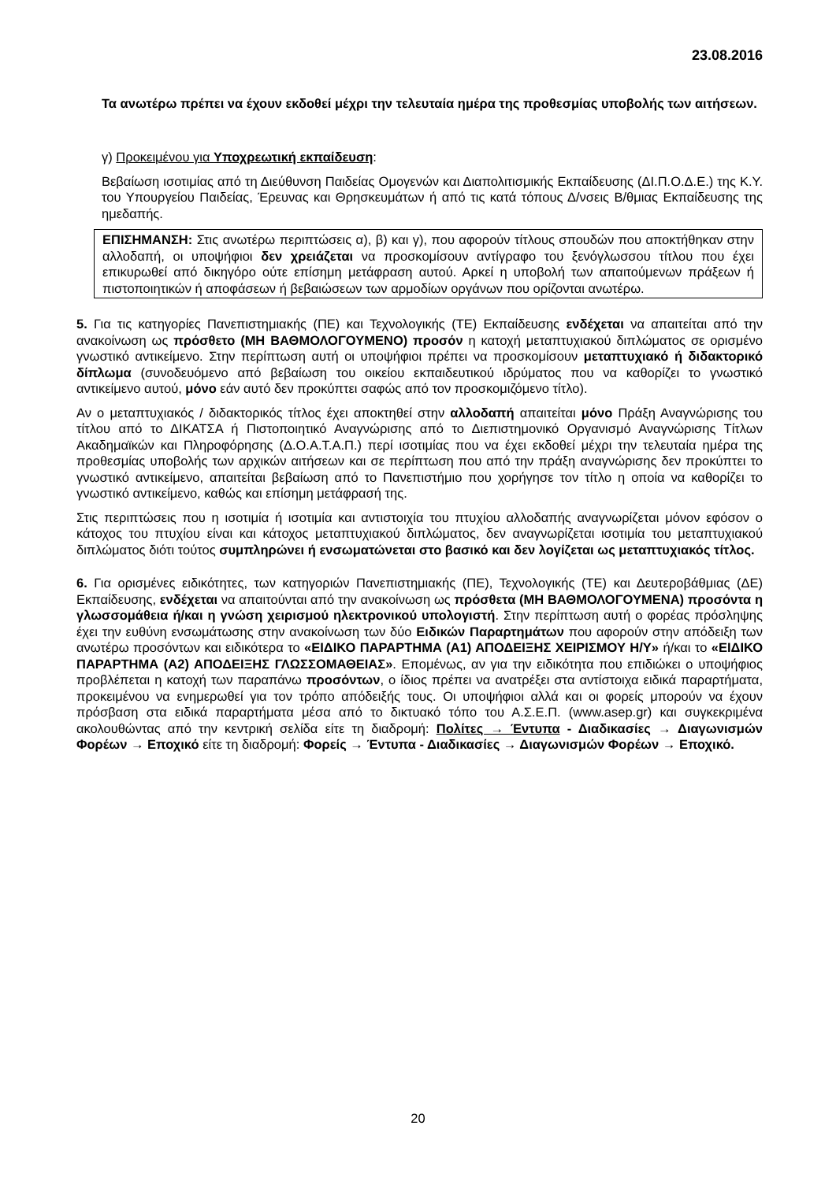23.08.2016
Τα ανωτέρω πρέπει να έχουν εκδοθεί μέχρι την τελευταία ημέρα της προθεσμίας υποβολής των αιτήσεων.
γ) Προκειμένου για Υποχρεωτική εκπαίδευση:
Βεβαίωση ισοτιμίας από τη Διεύθυνση Παιδείας Ομογενών και Διαπολιτισμικής Εκπαίδευσης (ΔΙ.Π.Ο.Δ.Ε.) της Κ.Υ. του Υπουργείου Παιδείας, Έρευνας και Θρησκευμάτων ή από τις κατά τόπους Δ/νσεις Β/θμιας Εκπαίδευσης της ημεδαπής.
ΕΠΙΣΗΜΑΝΣΗ: Στις ανωτέρω περιπτώσεις α), β) και γ), που αφορούν τίτλους σπουδών που αποκτήθηκαν στην αλλοδαπή, οι υποψήφιοι δεν χρειάζεται να προσκομίσουν αντίγραφο του ξενόγλωσσου τίτλου που έχει επικυρωθεί από δικηγόρο ούτε επίσημη μετάφραση αυτού. Αρκεί η υποβολή των απαιτούμενων πράξεων ή πιστοποιητικών ή αποφάσεων ή βεβαιώσεων των αρμοδίων οργάνων που ορίζονται ανωτέρω.
5. Για τις κατηγορίες Πανεπιστημιακής (ΠΕ) και Τεχνολογικής (ΤΕ) Εκπαίδευσης ενδέχεται να απαιτείται από την ανακοίνωση ως πρόσθετο (ΜΗ ΒΑΘΜΟΛΟΓΟΥΜΕΝΟ) προσόν η κατοχή μεταπτυχιακού διπλώματος σε ορισμένο γνωστικό αντικείμενο. Στην περίπτωση αυτή οι υποψήφιοι πρέπει να προσκομίσουν μεταπτυχιακό ή διδακτορικό δίπλωμα (συνοδευόμενο από βεβαίωση του οικείου εκπαιδευτικού ιδρύματος που να καθορίζει το γνωστικό αντικείμενο αυτού, μόνο εάν αυτό δεν προκύπτει σαφώς από τον προσκομιζόμενο τίτλο).
Αν ο μεταπτυχιακός / διδακτορικός τίτλος έχει αποκτηθεί στην αλλοδαπή απαιτείται μόνο Πράξη Αναγνώρισης του τίτλου από το ΔΙΚΑΤΣΑ ή Πιστοποιητικό Αναγνώρισης από το Διεπιστημονικό Οργανισμό Αναγνώρισης Τίτλων Ακαδημαϊκών και Πληροφόρησης (Δ.Ο.Α.Τ.Α.Π.) περί ισοτιμίας που να έχει εκδοθεί μέχρι την τελευταία ημέρα της προθεσμίας υποβολής των αρχικών αιτήσεων και σε περίπτωση που από την πράξη αναγνώρισης δεν προκύπτει το γνωστικό αντικείμενο, απαιτείται βεβαίωση από το Πανεπιστήμιο που χορήγησε τον τίτλο η οποία να καθορίζει το γνωστικό αντικείμενο, καθώς και επίσημη μετάφρασή της.
Στις περιπτώσεις που η ισοτιμία ή ισοτιμία και αντιστοιχία του πτυχίου αλλοδαπής αναγνωρίζεται μόνον εφόσον ο κάτοχος του πτυχίου είναι και κάτοχος μεταπτυχιακού διπλώματος, δεν αναγνωρίζεται ισοτιμία του μεταπτυχιακού διπλώματος διότι τούτος συμπληρώνει ή ενσωματώνεται στο βασικό και δεν λογίζεται ως μεταπτυχιακός τίτλος.
6. Για ορισμένες ειδικότητες, των κατηγοριών Πανεπιστημιακής (ΠΕ), Τεχνολογικής (ΤΕ) και Δευτεροβάθμιας (ΔΕ) Εκπαίδευσης, ενδέχεται να απαιτούνται από την ανακοίνωση ως πρόσθετα (ΜΗ ΒΑΘΜΟΛΟΓΟΥΜΕΝΑ) προσόντα η γλωσσομάθεια ή/και η γνώση χειρισμού ηλεκτρονικού υπολογιστή. Στην περίπτωση αυτή ο φορέας πρόσληψης έχει την ευθύνη ενσωμάτωσης στην ανακοίνωση των δύο Ειδικών Παραρτημάτων που αφορούν στην απόδειξη των ανωτέρω προσόντων και ειδικότερα το «ΕΙΔΙΚΟ ΠΑΡΑΡΤΗΜΑ (Α1) ΑΠΟΔΕΙΞΗΣ ΧΕΙΡΙΣΜΟΥ Η/Υ» ή/και το «ΕΙΔΙΚΟ ΠΑΡΑΡΤΗΜΑ (Α2) ΑΠΟΔΕΙΞΗΣ ΓΛΩΣΣΟΜΑΘΕΙΑΣ». Επομένως, αν για την ειδικότητα που επιδιώκει ο υποψήφιος προβλέπεται η κατοχή των παραπάνω προσόντων, ο ίδιος πρέπει να ανατρέξει στα αντίστοιχα ειδικά παραρτήματα, προκειμένου να ενημερωθεί για τον τρόπο απόδειξής τους. Οι υποψήφιοι αλλά και οι φορείς μπορούν να έχουν πρόσβαση στα ειδικά παραρτήματα μέσα από το δικτυακό τόπο του Α.Σ.Ε.Π. (www.asep.gr) και συγκεκριμένα ακολουθώντας από την κεντρική σελίδα είτε τη διαδρομή: Πολίτες → Έντυπα - Διαδικασίες → Διαγωνισμών Φορέων → Εποχικό είτε τη διαδρομή: Φορείς → Έντυπα - Διαδικασίες → Διαγωνισμών Φορέων → Εποχικό.
20